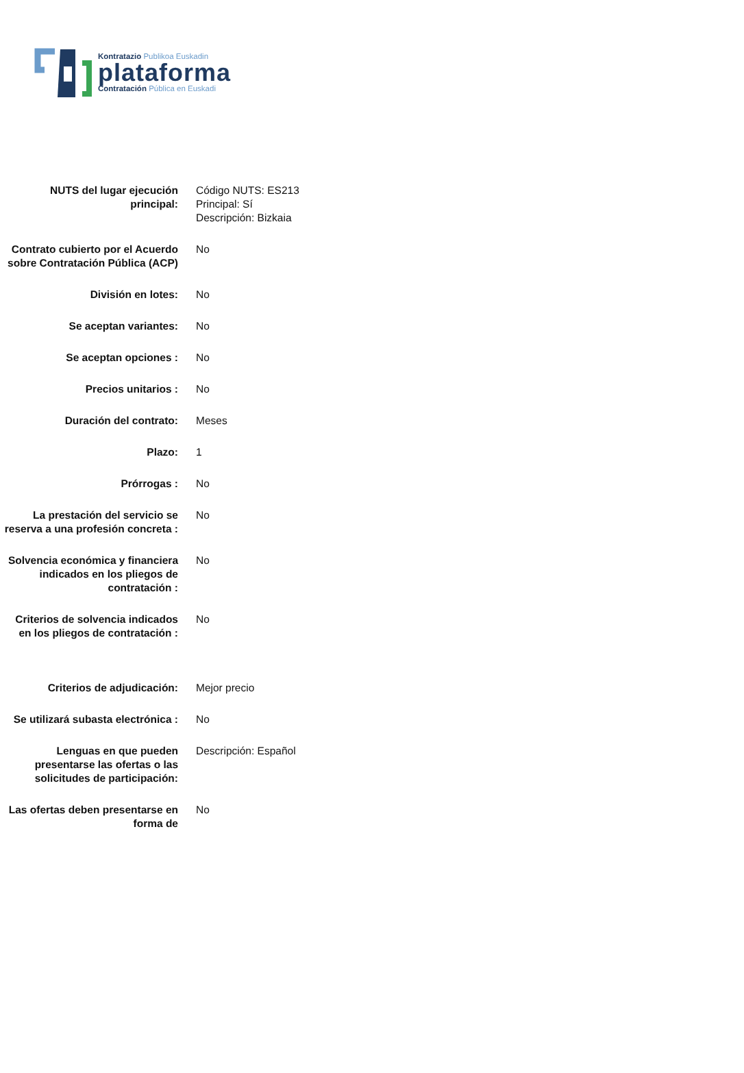Kontratazio Publikoa Euskadin
plataforma
Contratación Pública en Euskadi
| NUTS del lugar ejecución principal: | Código NUTS: ES213 Principal: Sí Descripción: Bizkaia |
| Contrato cubierto por el Acuerdo sobre Contratación Pública (ACP) | No |
| División en lotes: | No |
| Se aceptan variantes: | No |
| Se aceptan opciones : | No |
| Precios unitarios : | No |
| Duración del contrato: | Meses |
| Plazo: | 1 |
| Prórrogas : | No |
| La prestación del servicio se reserva a una profesión concreta : | No |
| Solvencia económica y financiera indicados en los pliegos de contratación : | No |
| Criterios de solvencia indicados en los pliegos de contratación : | No |
| Criterios de adjudicación: | Mejor precio |
| Se utilizará subasta electrónica : | No |
| Lenguas en que pueden presentarse las ofertas o las solicitudes de participación: | Descripción: Español |
| Las ofertas deben presentarse en forma de | No |